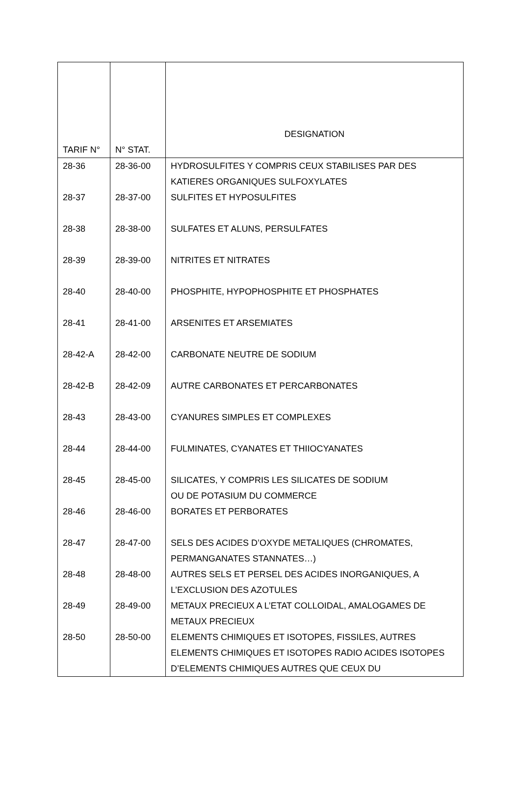| TARIF N° | N° STAT. | DESIGNATION |
| --- | --- | --- |
| 28-36 | 28-36-00 | HYDROSULFITES Y COMPRIS CEUX STABILISES PAR DES KATIERES ORGANIQUES SULFOXYLATES |
| 28-37 | 28-37-00 | SULFITES ET HYPOSULFITES |
| 28-38 | 28-38-00 | SULFATES ET ALUNS, PERSULFATES |
| 28-39 | 28-39-00 | NITRITES ET NITRATES |
| 28-40 | 28-40-00 | PHOSPHITE, HYPOPHOSPHITE ET PHOSPHATES |
| 28-41 | 28-41-00 | ARSENITES ET ARSEMIATES |
| 28-42-A | 28-42-00 | CARBONATE NEUTRE DE SODIUM |
| 28-42-B | 28-42-09 | AUTRE CARBONATES ET PERCARBONATES |
| 28-43 | 28-43-00 | CYANURES SIMPLES ET COMPLEXES |
| 28-44 | 28-44-00 | FULMINATES, CYANATES ET THIIOCYANATES |
| 28-45 | 28-45-00 | SILICATES, Y COMPRIS LES SILICATES DE SODIUM OU DE POTASIUM DU COMMERCE |
| 28-46 | 28-46-00 | BORATES ET PERBORATES |
| 28-47 | 28-47-00 | SELS DES ACIDES D’OXYDE METALIQUES (CHROMATES, PERMANGANATES STANNATES…) |
| 28-48 | 28-48-00 | AUTRES SELS ET PERSEL DES ACIDES INORGANIQUES, A L’EXCLUSION DES AZOTULES |
| 28-49 | 28-49-00 | METAUX PRECIEUX A L’ETAT COLLOIDAL, AMALOGAMES DE METAUX PRECIEUX |
| 28-50 | 28-50-00 | ELEMENTS CHIMIQUES ET ISOTOPES, FISSILES, AUTRES ELEMENTS CHIMIQUES ET ISOTOPES RADIO ACIDES ISOTOPES D’ELEMENTS CHIMIQUES AUTRES QUE CEUX DU |